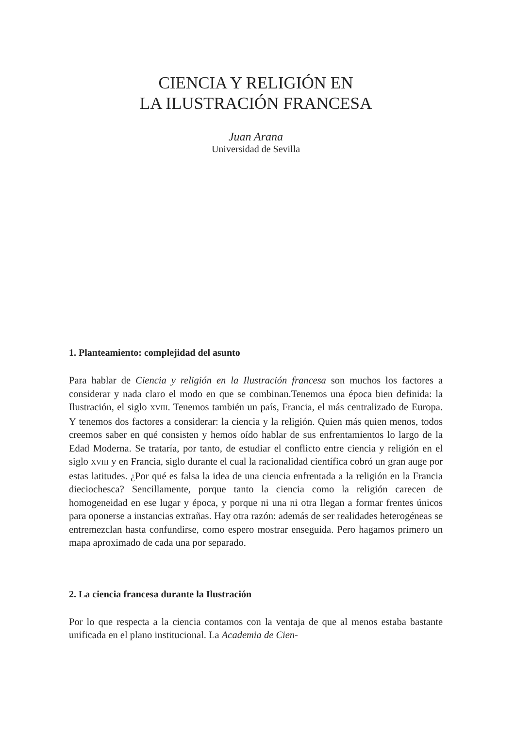CIENCIA Y RELIGIÓN EN
LA ILUSTRACIÓN FRANCESA
Juan Arana
Universidad de Sevilla
1. Planteamiento: complejidad del asunto
Para hablar de Ciencia y religión en la Ilustración francesa son muchos los factores a considerar y nada claro el modo en que se combinan.Tenemos una época bien definida: la Ilustración, el siglo XVIII. Tenemos también un país, Francia, el más centralizado de Europa. Y tenemos dos factores a considerar: la ciencia y la religión. Quien más quien menos, todos creemos saber en qué consisten y hemos oído hablar de sus enfrentamientos lo largo de la Edad Moderna. Se trataría, por tanto, de estudiar el conflicto entre ciencia y religión en el siglo XVIII y en Francia, siglo durante el cual la racionalidad científica cobró un gran auge por estas latitudes. ¿Por qué es falsa la idea de una ciencia enfrentada a la religión en la Francia dieciochesca? Sencillamente, porque tanto la ciencia como la religión carecen de homogeneidad en ese lugar y época, y porque ni una ni otra llegan a formar frentes únicos para oponerse a instancias extrañas. Hay otra razón: además de ser realidades heterogéneas se entremezclan hasta confundirse, como espero mostrar enseguida. Pero hagamos primero un mapa aproximado de cada una por separado.
2. La ciencia francesa durante la Ilustración
Por lo que respecta a la ciencia contamos con la ventaja de que al menos estaba bastante unificada en el plano institucional. La Academia de Cien-